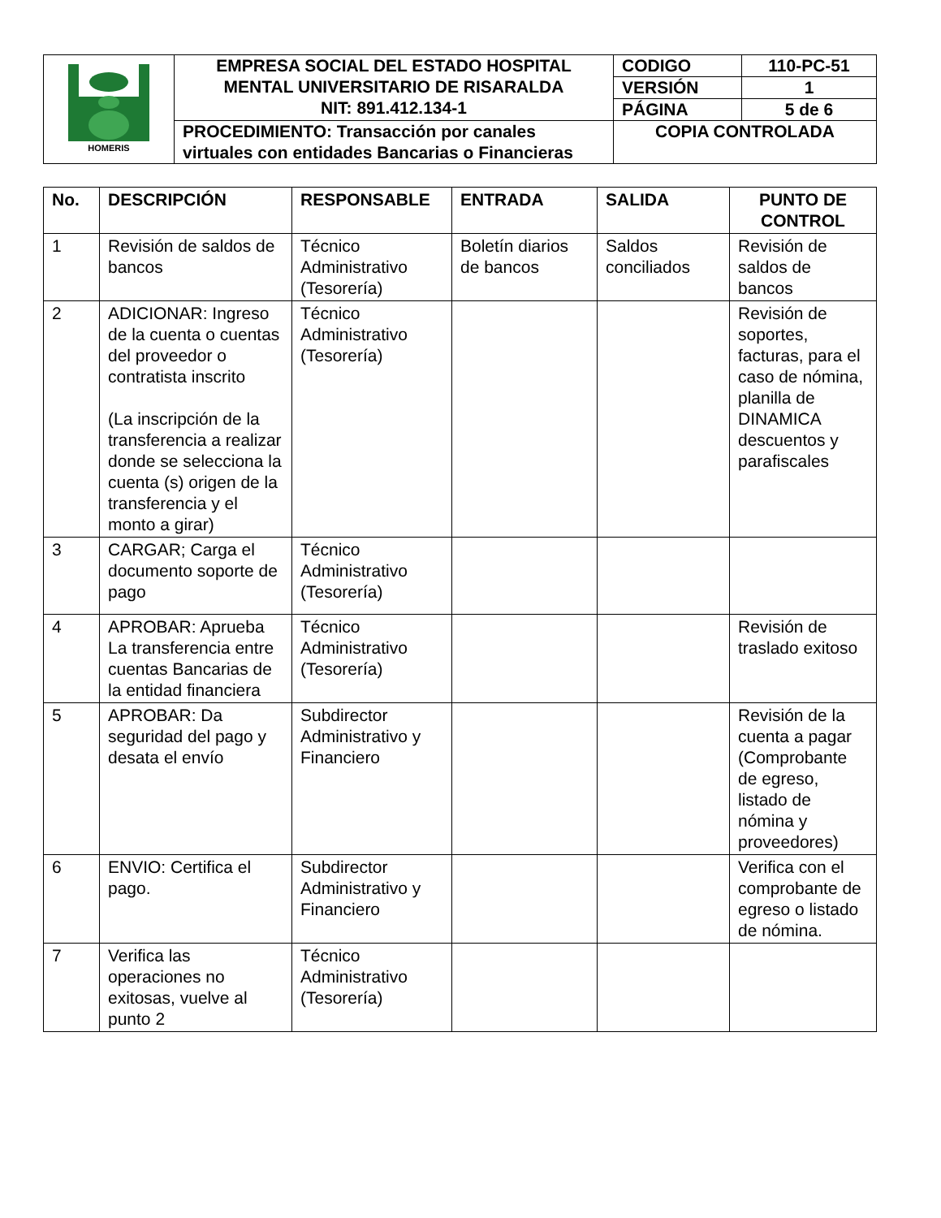| HOMERIS | EMPRESA SOCIAL DEL ESTADO HOSPITAL MENTAL UNIVERSITARIO DE RISARALDA NIT: 891.412.134-1 | CODIGO | 110-PC-51 |
| | | VERSIÓN | 1 |
| | | PÁGINA | 5 de 6 |
| | PROCEDIMIENTO: Transacción por canales virtuales con entidades Bancarias o Financieras | COPIA CONTROLADA | |
| No. | DESCRIPCIÓN | RESPONSABLE | ENTRADA | SALIDA | PUNTO DE CONTROL |
| --- | --- | --- | --- | --- | --- |
| 1 | Revisión de saldos de bancos | Técnico Administrativo (Tesorería) | Boletín diarios de bancos | Saldos conciliados | Revisión de saldos de bancos |
| 2 | ADICIONAR: Ingreso de la cuenta o cuentas del proveedor o contratista inscrito (La inscripción de la transferencia a realizar donde se selecciona la cuenta (s) origen de la transferencia y el monto a girar) | Técnico Administrativo (Tesorería) | | | Revisión de soportes, facturas, para el caso de nómina, planilla de DINAMICA descuentos y parafiscales |
| 3 | CARGAR; Carga el documento soporte de pago | Técnico Administrativo (Tesorería) | | | |
| 4 | APROBAR: Aprueba La transferencia entre cuentas Bancarias de la entidad financiera | Técnico Administrativo (Tesorería) | | | Revisión de traslado exitoso |
| 5 | APROBAR: Da seguridad del pago y desata el envío | Subdirector Administrativo y Financiero | | | Revisión de la cuenta a pagar (Comprobante de egreso, listado de nómina y proveedores) |
| 6 | ENVIO: Certifica el pago. | Subdirector Administrativo y Financiero | | | Verifica con el comprobante de egreso o listado de nómina. |
| 7 | Verifica las operaciones no exitosas, vuelve al punto 2 | Técnico Administrativo (Tesorería) | | | |